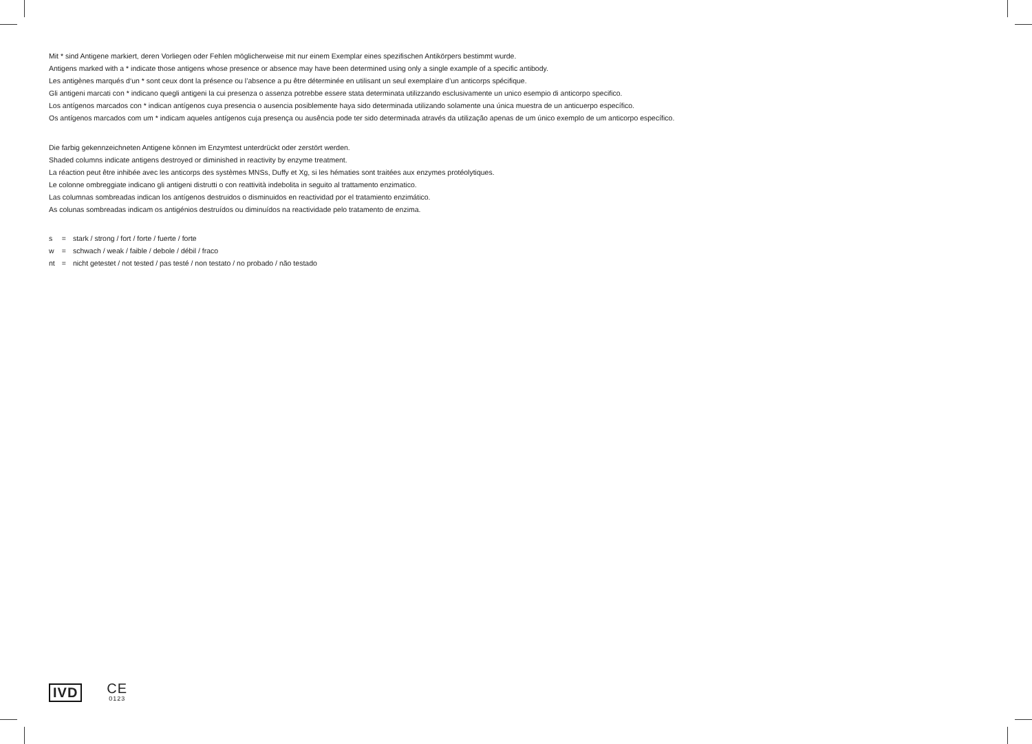Mit * sind Antigene markiert, deren Vorliegen oder Fehlen möglicherweise mit nur einem Exemplar eines spezifischen Antikörpers bestimmt wurde.
Antigens marked with a * indicate those antigens whose presence or absence may have been determined using only a single example of a specific antibody.
Les antigènes marqués d‘un * sont ceux dont la présence ou l’absence a pu être déterminée en utilisant un seul exemplaire d’un anticorps spécifique.
Gli antigeni marcati con * indicano quegli antigeni la cui presenza o assenza potrebbe essere stata determinata utilizzando esclusivamente un unico esempio di anticorpo specifico.
Los antígenos marcados con * indican antígenos cuya presencia o ausencia posiblemente haya sido determinada utilizando solamente una única muestra de un anticuerpo específico.
Os antígenos marcados com um * indicam aqueles antígenos cuja presença ou ausência pode ter sido determinada através da utilização apenas de um único exemplo de um anticorpo específico.
Die farbig gekennzeichneten Antigene können im Enzymtest unterdrückt oder zerstört werden.
Shaded columns indicate antigens destroyed or diminished in reactivity by enzyme treatment.
La réaction peut être inhibée avec les anticorps des systèmes MNSs, Duffy et Xg, si les hématies sont traitées aux enzymes protéolytiques.
Le colonne ombreggiate indicano gli antigeni distrutti o con reattività indebolita in seguito al trattamento enzimatico.
Las columnas sombreadas indican los antígenos destruidos o disminuidos en reactividad por el tratamiento enzimático.
As colunas sombreadas indicam os antigénios destruídos ou diminuídos na reactividade pelo tratamento de enzima.
| s | = | stark / strong / fort / forte / fuerte / forte |
| w | = | schwach / weak / faible / debole / débil / fraco |
| nt | = | nicht getestet / not tested / pas testé / non testato / no probado / não testado |
IVD
CE
0123